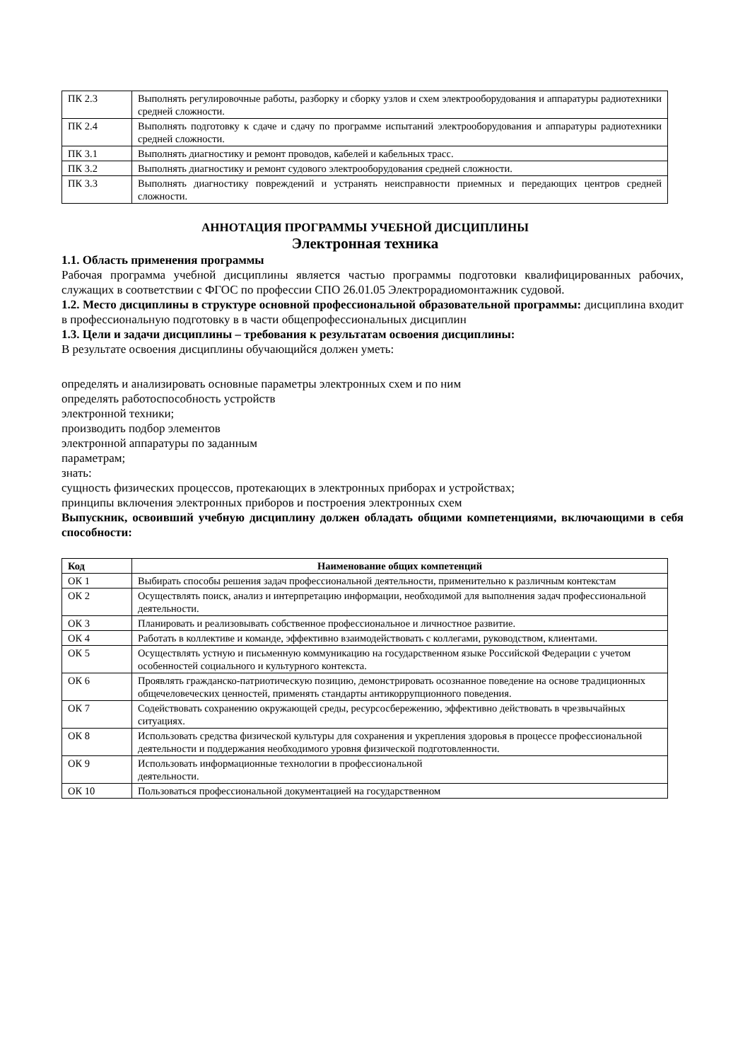| ПК 2.3 | Выполнять регулировочные работы, разборку и сборку узлов и схем электрооборудования и аппаратуры радиотехники средней сложности. |
| ПК 2.4 | Выполнять подготовку к сдаче и сдачу по программе испытаний электрооборудования и аппаратуры радиотехники средней сложности. |
| ПК 3.1 | Выполнять диагностику и ремонт проводов, кабелей и кабельных трасс. |
| ПК 3.2 | Выполнять диагностику и ремонт судового электрооборудования средней сложности. |
| ПК 3.3 | Выполнять диагностику повреждений и устранять неисправности приемных и передающих центров средней сложности. |
АННОТАЦИЯ ПРОГРАММЫ УЧЕБНОЙ ДИСЦИПЛИНЫ
Электронная техника
1.1. Область применения программы
Рабочая программа учебной дисциплины является частью программы подготовки квалифицированных рабочих, служащих в соответствии с ФГОС по профессии СПО 26.01.05 Электрорадиомонтажник судовой.
1.2. Место дисциплины в структуре основной профессиональной образовательной программы: дисциплина входит в профессиональную подготовку в в части общепрофессиональных дисциплин
1.3. Цели и задачи дисциплины – требования к результатам освоения дисциплины:
В результате освоения дисциплины обучающийся должен уметь:
определять и анализировать основные параметры электронных схем и по ним
определять работоспособность устройств
электронной техники;
производить подбор элементов
электронной аппаратуры по заданным
параметрам;
знать:
сущность физических процессов, протекающих в электронных приборах и устройствах;
принципы включения электронных приборов и построения электронных схем
Выпускник, освоивший учебную дисциплину должен обладать общими компетенциями, включающими в себя способности:
| Код | Наименование общих компетенций |
| --- | --- |
| ОК 1 | Выбирать способы решения задач профессиональной деятельности, применительно к различным контекстам |
| ОК 2 | Осуществлять поиск, анализ и интерпретацию информации, необходимой для выполнения задач профессиональной деятельности. |
| ОК 3 | Планировать и реализовывать собственное профессиональное и личностное развитие. |
| ОК 4 | Работать в коллективе и команде, эффективно взаимодействовать с коллегами, руководством, клиентами. |
| ОК 5 | Осуществлять устную и письменную коммуникацию на государственном языке Российской Федерации с учетом особенностей социального и культурного контекста. |
| ОК 6 | Проявлять гражданско-патриотическую позицию, демонстрировать осознанное поведение на основе традиционных общечеловеческих ценностей, применять стандарты антикоррупционного поведения. |
| ОК 7 | Содействовать сохранению окружающей среды, ресурсосбережению, эффективно действовать в чрезвычайных ситуациях. |
| ОК 8 | Использовать средства физической культуры для сохранения и укрепления здоровья в процессе профессиональной деятельности и поддержания необходимого уровня физической подготовленности. |
| ОК 9 | Использовать информационные технологии в профессиональной деятельности. |
| ОК 10 | Пользоваться профессиональной документацией на государственном |